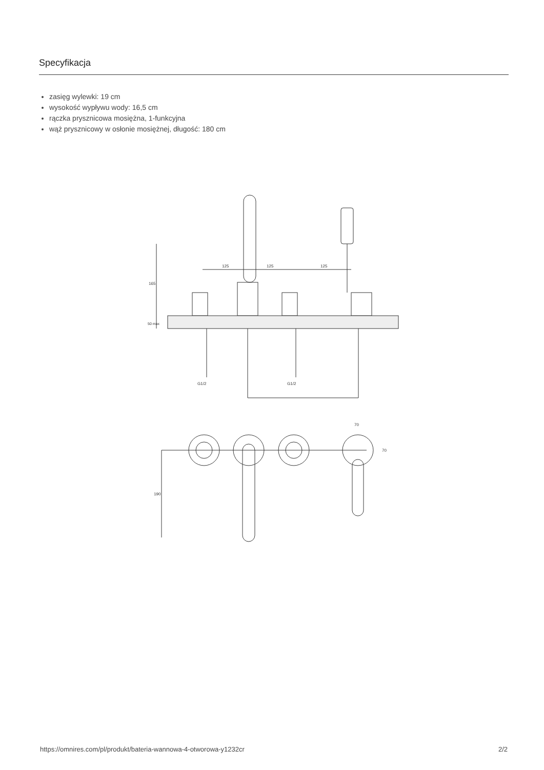Specyfikacja
zasięg wylewki: 19 cm
wysokość wypływu wody: 16,5 cm
rączka prysznicowa mosiężna, 1-funkcyjna
wąż prysznicowy w osłonie mosiężnej, długość: 180 cm
125
125
125
165
50 max
G1/2
G1/2
190
70
70
https://omnires.com/pl/produkt/bateria-wannowa-4-otworowa-y1232cr 2/2